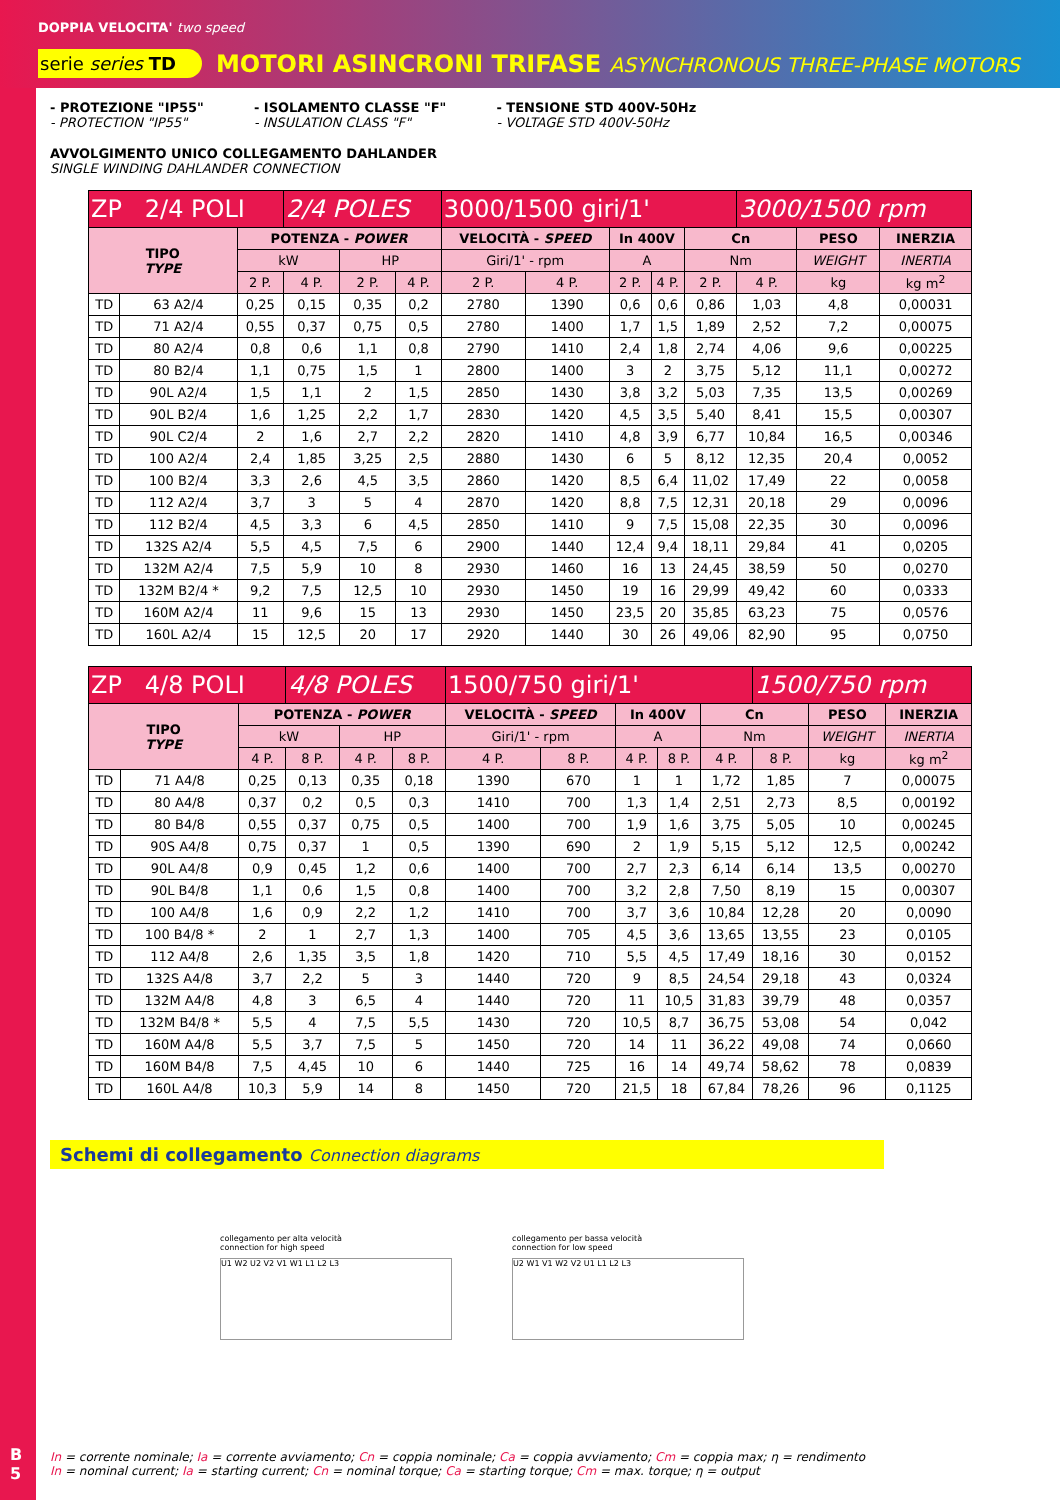DOPPIA VELOCITA' two speed
serie series TD MOTORI ASINCRONI TRIFASE ASYNCHRONOUS THREE-PHASE MOTORS
- PROTEZIONE "IP55"
- PROTECTION "IP55" - ISOLAMENTO CLASSE "F"
- INSULATION CLASS "F" - TENSIONE STD 400V-50Hz
- VOLTAGE STD 400V-50Hz
AVVOLGIMENTO UNICO COLLEGAMENTO DAHLANDER
SINGLE WINDING DAHLANDER CONNECTION
| ZP 2/4 POLI | | | 2/4 POLES | | | 3000/1500 giri/1' | | | | | 3000/1500 rpm | | |
| TIPO TYPE | | POTENZA - POWER | | | | VELOCITÀ - SPEED | | In 400V | | Cn | | PESO | INERZIA |
| | | kW | | HP | | Giri/1' - rpm | | A | | Nm | | WEIGHT | INERTIA |
| | | 2 P. | 4 P. | 2 P. | 4 P. | 2 P. | 4 P. | 2 P. | 4 P. | 2 P. | 4 P. | kg | kg m<sup>2</sup> |
| TD | 63 A2/4 | 0,25 | 0,15 | 0,35 | 0,2 | 2780 | 1390 | 0,6 | 0,6 | 0,86 | 1,03 | 4,8 | 0,00031 |
| TD | 71 A2/4 | 0,55 | 0,37 | 0,75 | 0,5 | 2780 | 1400 | 1,7 | 1,5 | 1,89 | 2,52 | 7,2 | 0,00075 |
| TD | 80 A2/4 | 0,8 | 0,6 | 1,1 | 0,8 | 2790 | 1410 | 2,4 | 1,8 | 2,74 | 4,06 | 9,6 | 0,00225 |
| TD | 80 B2/4 | 1,1 | 0,75 | 1,5 | 1 | 2800 | 1400 | 3 | 2 | 3,75 | 5,12 | 11,1 | 0,00272 |
| TD | 90L A2/4 | 1,5 | 1,1 | 2 | 1,5 | 2850 | 1430 | 3,8 | 3,2 | 5,03 | 7,35 | 13,5 | 0,00269 |
| TD | 90L B2/4 | 1,6 | 1,25 | 2,2 | 1,7 | 2830 | 1420 | 4,5 | 3,5 | 5,40 | 8,41 | 15,5 | 0,00307 |
| TD | 90L C2/4 | 2 | 1,6 | 2,7 | 2,2 | 2820 | 1410 | 4,8 | 3,9 | 6,77 | 10,84 | 16,5 | 0,00346 |
| TD | 100 A2/4 | 2,4 | 1,85 | 3,25 | 2,5 | 2880 | 1430 | 6 | 5 | 8,12 | 12,35 | 20,4 | 0,0052 |
| TD | 100 B2/4 | 3,3 | 2,6 | 4,5 | 3,5 | 2860 | 1420 | 8,5 | 6,4 | 11,02 | 17,49 | 22 | 0,0058 |
| TD | 112 A2/4 | 3,7 | 3 | 5 | 4 | 2870 | 1420 | 8,8 | 7,5 | 12,31 | 20,18 | 29 | 0,0096 |
| TD | 112 B2/4 | 4,5 | 3,3 | 6 | 4,5 | 2850 | 1410 | 9 | 7,5 | 15,08 | 22,35 | 30 | 0,0096 |
| TD | 132S A2/4 | 5,5 | 4,5 | 7,5 | 6 | 2900 | 1440 | 12,4 | 9,4 | 18,11 | 29,84 | 41 | 0,0205 |
| TD | 132M A2/4 | 7,5 | 5,9 | 10 | 8 | 2930 | 1460 | 16 | 13 | 24,45 | 38,59 | 50 | 0,0270 |
| TD | 132M B2/4 * | 9,2 | 7,5 | 12,5 | 10 | 2930 | 1450 | 19 | 16 | 29,99 | 49,42 | 60 | 0,0333 |
| TD | 160M A2/4 | 11 | 9,6 | 15 | 13 | 2930 | 1450 | 23,5 | 20 | 35,85 | 63,23 | 75 | 0,0576 |
| TD | 160L A2/4 | 15 | 12,5 | 20 | 17 | 2920 | 1440 | 30 | 26 | 49,06 | 82,90 | 95 | 0,0750 |
| ZP 4/8 POLI | | | 4/8 POLES | | | 1500/750 giri/1' | | | | | 1500/750 rpm | | |
| TIPO TYPE | | POTENZA - POWER | | | | VELOCITÀ - SPEED | | In 400V | | Cn | | PESO | INERZIA |
| | | kW | | HP | | Giri/1' - rpm | | A | | Nm | | WEIGHT | INERTIA |
| | | 4 P. | 8 P. | 4 P. | 8 P. | 4 P. | 8 P. | 4 P. | 8 P. | 4 P. | 8 P. | kg | kg m<sup>2</sup> |
| TD | 71 A4/8 | 0,25 | 0,13 | 0,35 | 0,18 | 1390 | 670 | 1 | 1 | 1,72 | 1,85 | 7 | 0,00075 |
| TD | 80 A4/8 | 0,37 | 0,2 | 0,5 | 0,3 | 1410 | 700 | 1,3 | 1,4 | 2,51 | 2,73 | 8,5 | 0,00192 |
| TD | 80 B4/8 | 0,55 | 0,37 | 0,75 | 0,5 | 1400 | 700 | 1,9 | 1,6 | 3,75 | 5,05 | 10 | 0,00245 |
| TD | 90S A4/8 | 0,75 | 0,37 | 1 | 0,5 | 1390 | 690 | 2 | 1,9 | 5,15 | 5,12 | 12,5 | 0,00242 |
| TD | 90L A4/8 | 0,9 | 0,45 | 1,2 | 0,6 | 1400 | 700 | 2,7 | 2,3 | 6,14 | 6,14 | 13,5 | 0,00270 |
| TD | 90L B4/8 | 1,1 | 0,6 | 1,5 | 0,8 | 1400 | 700 | 3,2 | 2,8 | 7,50 | 8,19 | 15 | 0,00307 |
| TD | 100 A4/8 | 1,6 | 0,9 | 2,2 | 1,2 | 1410 | 700 | 3,7 | 3,6 | 10,84 | 12,28 | 20 | 0,0090 |
| TD | 100 B4/8 * | 2 | 1 | 2,7 | 1,3 | 1400 | 705 | 4,5 | 3,6 | 13,65 | 13,55 | 23 | 0,0105 |
| TD | 112 A4/8 | 2,6 | 1,35 | 3,5 | 1,8 | 1420 | 710 | 5,5 | 4,5 | 17,49 | 18,16 | 30 | 0,0152 |
| TD | 132S A4/8 | 3,7 | 2,2 | 5 | 3 | 1440 | 720 | 9 | 8,5 | 24,54 | 29,18 | 43 | 0,0324 |
| TD | 132M A4/8 | 4,8 | 3 | 6,5 | 4 | 1440 | 720 | 11 | 10,5 | 31,83 | 39,79 | 48 | 0,0357 |
| TD | 132M B4/8 * | 5,5 | 4 | 7,5 | 5,5 | 1430 | 720 | 10,5 | 8,7 | 36,75 | 53,08 | 54 | 0,042 |
| TD | 160M A4/8 | 5,5 | 3,7 | 7,5 | 5 | 1450 | 720 | 14 | 11 | 36,22 | 49,08 | 74 | 0,0660 |
| TD | 160M B4/8 | 7,5 | 4,45 | 10 | 6 | 1440 | 725 | 16 | 14 | 49,74 | 58,62 | 78 | 0,0839 |
| TD | 160L A4/8 | 10,3 | 5,9 | 14 | 8 | 1450 | 720 | 21,5 | 18 | 67,84 | 78,26 | 96 | 0,1125 |
Schemi di collegamento Connection diagrams
collegamento per alta velocità
connection for high speed
U1 W2 U2 V2 V1 W1 L1 L2 L3
collegamento per bassa velocità
connection for low speed
U2 W1 V1 W2 V2 U1 L1 L2 L3
In = corrente nominale; Ia = corrente avviamento; Cn = coppia nominale; Ca = coppia avviamento; Cm = coppia max; η = rendimento
In = nominal current; Ia = starting current; Cn = nominal torque; Ca = starting torque; Cm = max. torque; η = output
B
5